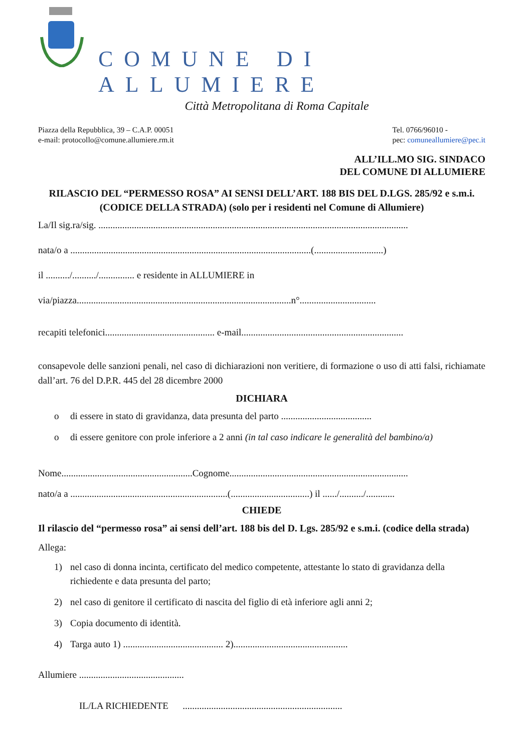COMUNE DI ALLUMIERE
Città Metropolitana di Roma Capitale
Piazza della Repubblica, 39 – C.A.P. 00051
e-mail: protocollo@comune.allumiere.rm.it
Tel. 0766/96010 -
pec: comuneallumiere@pec.it
ALL’ILL.MO SIG. SINDACO
DEL COMUNE DI ALLUMIERE
RILASCIO DEL “PERMESSO ROSA” AI SENSI DELL’ART. 188 BIS DEL D.LGS. 285/92 e s.m.i. (CODICE DELLA STRADA) (solo per i residenti nel Comune di Allumiere)
La/Il sig.ra/sig. ..................................................................................................................................
nata/o a .....................................................................................................(.............................)
il ........../........../............... e residente in ALLUMIERE in
via/piazza..........................................................................................n°................................
recapiti telefonici.............................................. e-mail....................................................................
consapevole delle sanzioni penali, nel caso di dichiarazioni non veritiere, di formazione o uso di atti falsi, richiamate dall’art. 76 del D.P.R. 445 del 28 dicembre 2000
DICHIARA
o di essere in stato di gravidanza, data presunta del parto ......................................
o di essere genitore con prole inferiore a 2 anni (in tal caso indicare le generalità del bambino/a)
Nome.......................................................Cognome...........................................................................
nato/a a ..................................................................(.................................) il ....../........../............
CHIEDE
Il rilascio del “permesso rosa” ai sensi dell’art. 188 bis del D. Lgs. 285/92 e s.m.i. (codice della strada)
Allega:
1) nel caso di donna incinta, certificato del medico competente, attestante lo stato di gravidanza della richiedente e data presunta del parto;
2) nel caso di genitore il certificato di nascita del figlio di età inferiore agli anni 2;
3) Copia documento di identità.
4) Targa auto 1) .......................................... 2)................................................
Allumiere ............................................
IL/LA RICHIEDENTE ...................................................................